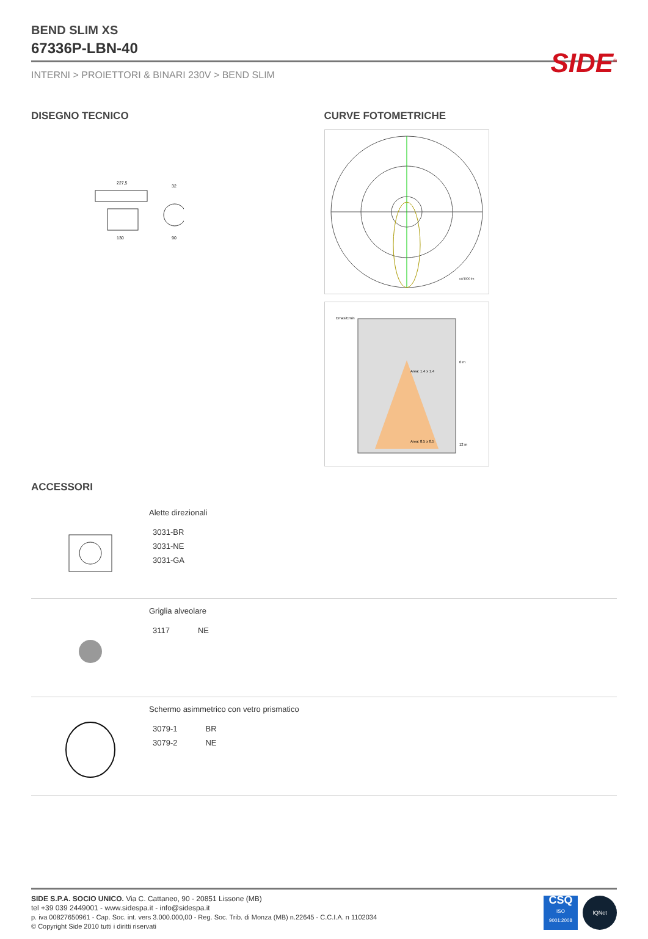BEND SLIM XS
67336P-LBN-40
INTERNI > PROIETTORI & BINARI 230V > BEND SLIM
DISEGNO TECNICO
227,5
130
90
32
CURVE FOTOMETRICHE
cd/1000 lm
Emax/Emin
Area: 1.4 x 1.4
Area: 8.5 x 8.5
0 m
12 m
ACCESSORI
Alette direzionali
| 3031-BR |
| 3031-NE |
| 3031-GA |
Griglia alveolare
| 3117 | NE |
Schermo asimmetrico con vetro prismatico
| 3079-1 | BR |
| 3079-2 | NE |
SIDE<sup>®</sup>
SIDE S.P.A. SOCIO UNICO. Via C. Cattaneo, 90 - 20851 Lissone (MB)
tel +39 039 2449001 - www.sidespa.it - info@sidespa.it
p. iva 00827650961 - Cap. Soc. int. vers 3.000.000,00 - Reg. Soc. Trib. di Monza (MB) n.22645 - C.C.I.A. n 1102034
© Copyright Side 2010 tutti i diritti riservati
CSQ
ISO
9001:2008
IQNet